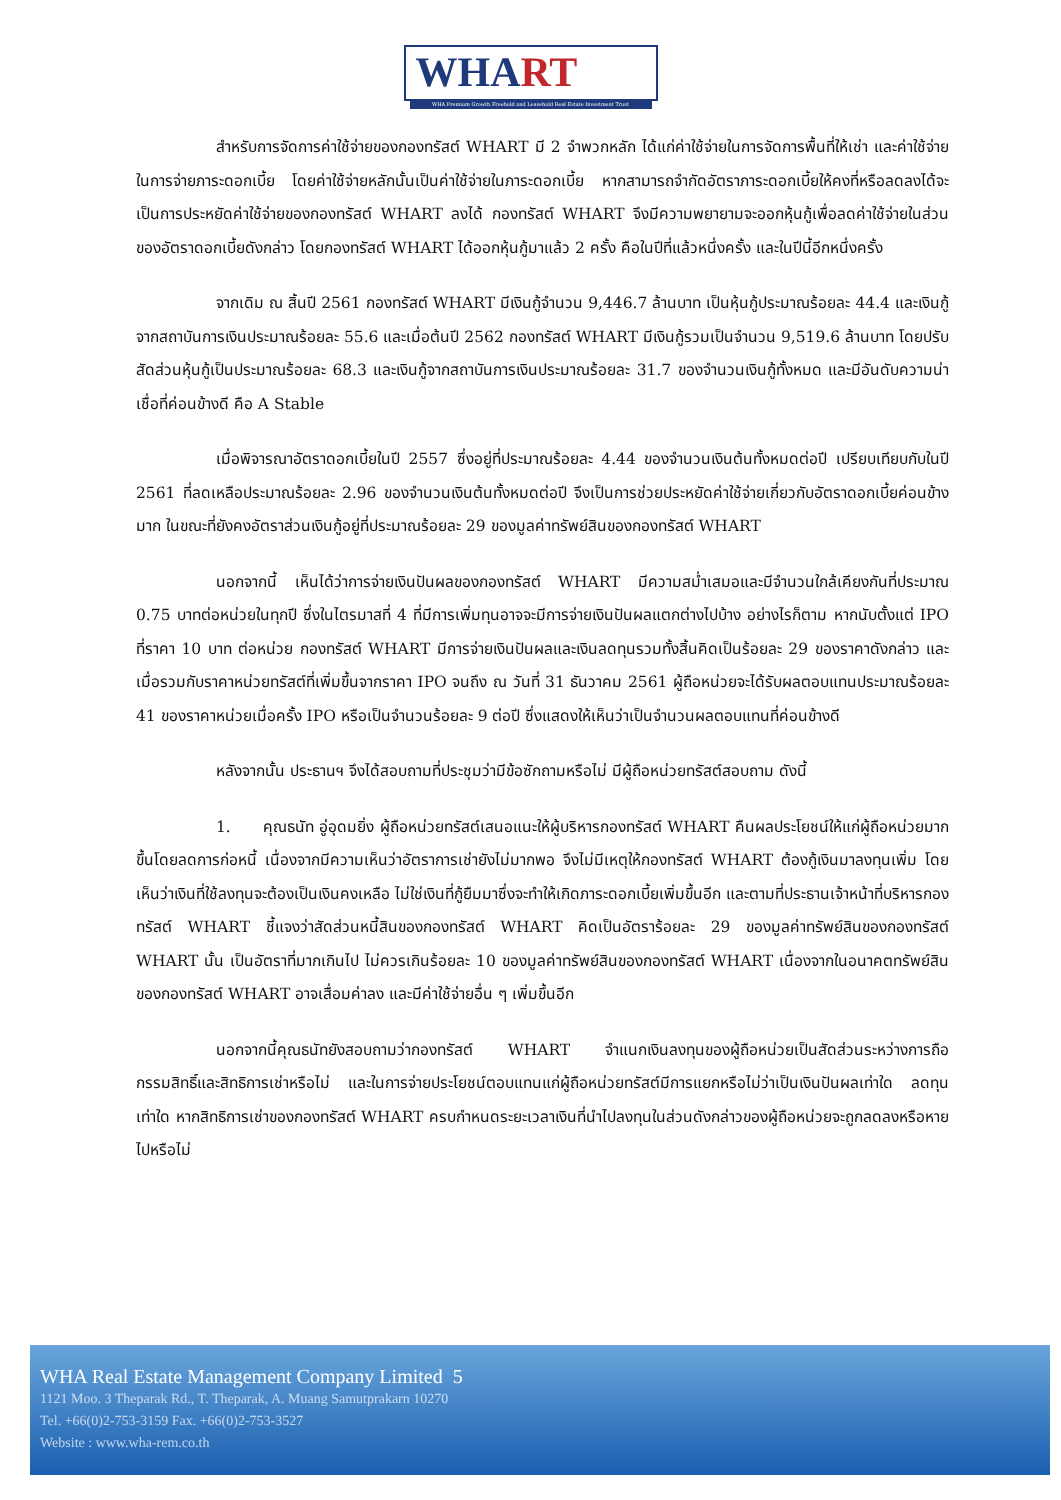WHART
WHA Premium Growth Freehold and Leasehold Real Estate Investment Trust
สำหรับการจัดการค่าใช้จ่ายของกองทรัสต์ WHART มี 2 จำพวกหลัก ได้แก่ค่าใช้จ่ายในการจัดการพื้นที่ให้เช่า และค่าใช้จ่ายในการจ่ายภาระดอกเบี้ย โดยค่าใช้จ่ายหลักนั้นเป็นค่าใช้จ่ายในภาระดอกเบี้ย หากสามารถจำกัดอัตราภาระดอกเบี้ยให้คงที่หรือลดลงได้จะเป็นการประหยัดค่าใช้จ่ายของกองทรัสต์ WHART ลงได้ กองทรัสต์ WHART จึงมีความพยายามจะออกหุ้นกู้เพื่อลดค่าใช้จ่ายในส่วนของอัตราดอกเบี้ยดังกล่าว โดยกองทรัสต์ WHART ได้ออกหุ้นกู้มาแล้ว 2 ครั้ง คือในปีที่แล้วหนึ่งครั้ง และในปีนี้อีกหนึ่งครั้ง
จากเดิม ณ สิ้นปี 2561 กองทรัสต์ WHART มีเงินกู้จำนวน 9,446.7 ล้านบาท เป็นหุ้นกู้ประมาณร้อยละ 44.4 และเงินกู้จากสถาบันการเงินประมาณร้อยละ 55.6 และเมื่อต้นปี 2562 กองทรัสต์ WHART มีเงินกู้รวมเป็นจำนวน 9,519.6 ล้านบาท โดยปรับสัดส่วนหุ้นกู้เป็นประมาณร้อยละ 68.3 และเงินกู้จากสถาบันการเงินประมาณร้อยละ 31.7 ของจำนวนเงินกู้ทั้งหมด และมีอันดับความน่าเชื่อที่ค่อนข้างดี คือ A Stable
เมื่อพิจารณาอัตราดอกเบี้ยในปี 2557 ซึ่งอยู่ที่ประมาณร้อยละ 4.44 ของจำนวนเงินต้นทั้งหมดต่อปี เปรียบเทียบกับในปี 2561 ที่ลดเหลือประมาณร้อยละ 2.96 ของจำนวนเงินต้นทั้งหมดต่อปี จึงเป็นการช่วยประหยัดค่าใช้จ่ายเกี่ยวกับอัตราดอกเบี้ยค่อนข้างมาก ในขณะที่ยังคงอัตราส่วนเงินกู้อยู่ที่ประมาณร้อยละ 29 ของมูลค่าทรัพย์สินของกองทรัสต์ WHART
นอกจากนี้ เห็นได้ว่าการจ่ายเงินปันผลของกองทรัสต์ WHART มีความสม่ำเสมอและมีจำนวนใกล้เคียงกันที่ประมาณ 0.75 บาทต่อหน่วยในทุกปี ซึ่งในไตรมาสที่ 4 ที่มีการเพิ่มทุนอาจจะมีการจ่ายเงินปันผลแตกต่างไปบ้าง อย่างไรก็ตาม หากนับตั้งแต่ IPO ที่ราคา 10 บาท ต่อหน่วย กองทรัสต์ WHART มีการจ่ายเงินปันผลและเงินลดทุนรวมทั้งสิ้นคิดเป็นร้อยละ 29 ของราคาดังกล่าว และเมื่อรวมกับราคาหน่วยทรัสต์ที่เพิ่มขึ้นจากราคา IPO จนถึง ณ วันที่ 31 ธันวาคม 2561 ผู้ถือหน่วยจะได้รับผลตอบแทนประมาณร้อยละ 41 ของราคาหน่วยเมื่อครั้ง IPO หรือเป็นจำนวนร้อยละ 9 ต่อปี ซึ่งแสดงให้เห็นว่าเป็นจำนวนผลตอบแทนที่ค่อนข้างดี
หลังจากนั้น ประธานฯ จึงได้สอบถามที่ประชุมว่ามีข้อซักถามหรือไม่ มีผู้ถือหน่วยทรัสต์สอบถาม ดังนี้
1. คุณธนัท อู่อุดมยิ่ง ผู้ถือหน่วยทรัสต์เสนอแนะให้ผู้บริหารกองทรัสต์ WHART คืนผลประโยชน์ให้แก่ผู้ถือหน่วยมากขึ้นโดยลดการก่อหนี้ เนื่องจากมีความเห็นว่าอัตราการเช่ายังไม่มากพอ จึงไม่มีเหตุให้กองทรัสต์ WHART ต้องกู้เงินมาลงทุนเพิ่ม โดยเห็นว่าเงินที่ใช้ลงทุนจะต้องเป็นเงินคงเหลือ ไม่ใช่เงินที่กู้ยืมมาซึ่งจะทำให้เกิดภาระดอกเบี้ยเพิ่มขึ้นอีก และตามที่ประธานเจ้าหน้าที่บริหารกองทรัสต์ WHART ชี้แจงว่าสัดส่วนหนี้สินของกองทรัสต์ WHART คิดเป็นอัตราร้อยละ 29 ของมูลค่าทรัพย์สินของกองทรัสต์ WHART นั้น เป็นอัตราที่มากเกินไป ไม่ควรเกินร้อยละ 10 ของมูลค่าทรัพย์สินของกองทรัสต์ WHART เนื่องจากในอนาคตทรัพย์สินของกองทรัสต์ WHART อาจเสื่อมค่าลง และมีค่าใช้จ่ายอื่น ๆ เพิ่มขึ้นอีก
นอกจากนี้คุณธนัทยังสอบถามว่ากองทรัสต์ WHART จำแนกเงินลงทุนของผู้ถือหน่วยเป็นสัดส่วนระหว่างการถือกรรมสิทธิ์และสิทธิการเช่าหรือไม่ และในการจ่ายประโยชน์ตอบแทนแก่ผู้ถือหน่วยทรัสต์มีการแยกหรือไม่ว่าเป็นเงินปันผลเท่าใด ลดทุนเท่าใด หากสิทธิการเช่าของกองทรัสต์ WHART ครบกำหนดระยะเวลาเงินที่นำไปลงทุนในส่วนดังกล่าวของผู้ถือหน่วยจะถูกลดลงหรือหายไปหรือไม่
WHA Real Estate Management Company Limited 5
1121 Moo. 3 Theparak Rd., T. Theparak, A. Muang Samutprakarn 10270
Tel. +66(0)2-753-3159 Fax. +66(0)2-753-3527
Website : www.wha-rem.co.th